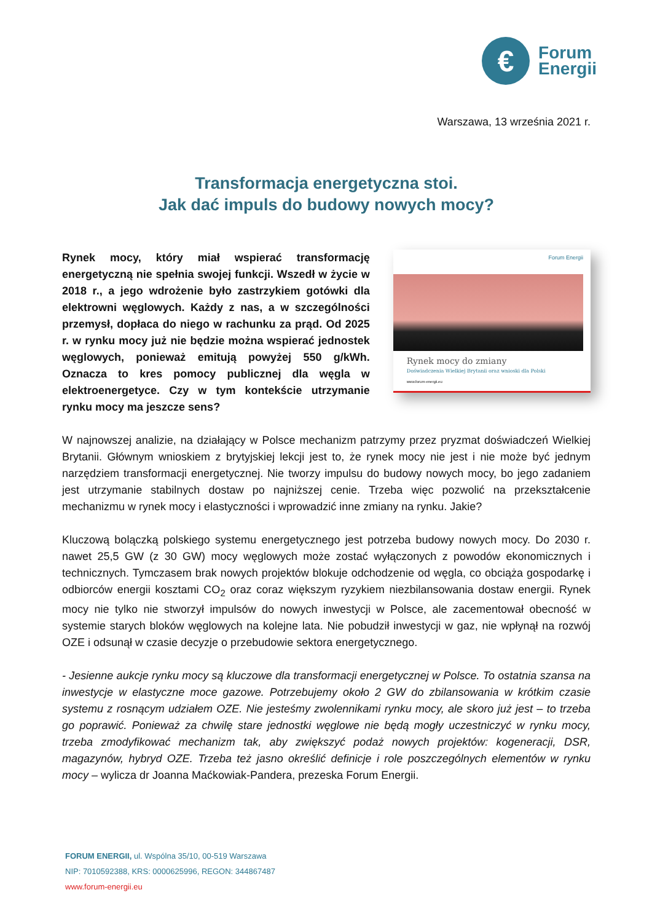€
Forum
Energii
Warszawa, 13 września 2021 r.
Transformacja energetyczna stoi.
Jak dać impuls do budowy nowych mocy?
Rynek mocy, który miał wspierać transformację energetyczną nie spełnia swojej funkcji. Wszedł w życie w 2018 r., a jego wdrożenie było zastrzykiem gotówki dla elektrowni węglowych. Każdy z nas, a w szczególności przemysł, dopłaca do niego w rachunku za prąd. Od 2025 r. w rynku mocy już nie będzie można wspierać jednostek węglowych, ponieważ emitują powyżej 550 g/kWh. Oznacza to kres pomocy publicznej dla węgla w elektroenergetyce. Czy w tym kontekście utrzymanie rynku mocy ma jeszcze sens?
Forum Energii
Rynek mocy do zmiany
Doświadczenia Wielkiej Brytanii oraz wnioski dla Polski
www.forum-energii.eu
W najnowszej analizie, na działający w Polsce mechanizm patrzymy przez pryzmat doświadczeń Wielkiej Brytanii. Głównym wnioskiem z brytyjskiej lekcji jest to, że rynek mocy nie jest i nie może być jednym narzędziem transformacji energetycznej. Nie tworzy impulsu do budowy nowych mocy, bo jego zadaniem jest utrzymanie stabilnych dostaw po najniższej cenie. Trzeba więc pozwolić na przekształcenie mechanizmu w rynek mocy i elastyczności i wprowadzić inne zmiany na rynku. Jakie?
Kluczową bolączką polskiego systemu energetycznego jest potrzeba budowy nowych mocy. Do 2030 r. nawet 25,5 GW (z 30 GW) mocy węglowych może zostać wyłączonych z powodów ekonomicznych i technicznych. Tymczasem brak nowych projektów blokuje odchodzenie od węgla, co obciąża gospodarkę i odbiorców energii kosztami CO<sub>2</sub> oraz coraz większym ryzykiem niezbilansowania dostaw energii. Rynek mocy nie tylko nie stworzył impulsów do nowych inwestycji w Polsce, ale zacementował obecność w systemie starych bloków węglowych na kolejne lata. Nie pobudził inwestycji w gaz, nie wpłynął na rozwój OZE i odsunął w czasie decyzje o przebudowie sektora energetycznego.
- Jesienne aukcje rynku mocy są kluczowe dla transformacji energetycznej w Polsce. To ostatnia szansa na inwestycje w elastyczne moce gazowe. Potrzebujemy około 2 GW do zbilansowania w krótkim czasie systemu z rosnącym udziałem OZE. Nie jesteśmy zwolennikami rynku mocy, ale skoro już jest – to trzeba go poprawić. Ponieważ za chwilę stare jednostki węglowe nie będą mogły uczestniczyć w rynku mocy, trzeba zmodyfikować mechanizm tak, aby zwiększyć podaż nowych projektów: kogeneracji, DSR, magazynów, hybryd OZE. Trzeba też jasno określić definicje i role poszczególnych elementów w rynku mocy – wylicza dr Joanna Maćkowiak-Pandera, prezeska Forum Energii.
FORUM ENERGII, ul. Wspólna 35/10, 00-519 Warszawa
NIP: 7010592388, KRS: 0000625996, REGON: 344867487
www.forum-energii.eu